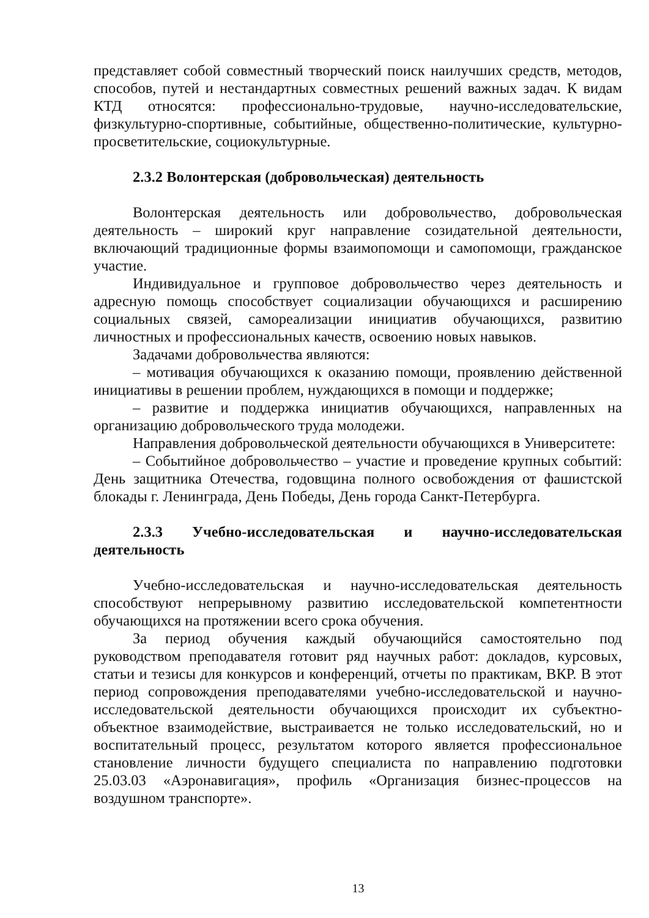представляет собой совместный творческий поиск наилучших средств, методов, способов, путей и нестандартных совместных решений важных задач. К видам КТД относятся: профессионально-трудовые, научно-исследовательские, физкультурно-спортивные, событийные, общественно-политические, культурно-просветительские, социокультурные.
2.3.2 Волонтерская (добровольческая) деятельность
Волонтерская деятельность или добровольчество, добровольческая деятельность – широкий круг направление созидательной деятельности, включающий традиционные формы взаимопомощи и самопомощи, гражданское участие.
Индивидуальное и групповое добровольчество через деятельность и адресную помощь способствует социализации обучающихся и расширению социальных связей, самореализации инициатив обучающихся, развитию личностных и профессиональных качеств, освоению новых навыков.
Задачами добровольчества являются:
– мотивация обучающихся к оказанию помощи, проявлению действенной инициативы в решении проблем, нуждающихся в помощи и поддержке;
– развитие и поддержка инициатив обучающихся, направленных на организацию добровольческого труда молодежи.
Направления добровольческой деятельности обучающихся в Университете:
– Событийное добровольчество – участие и проведение крупных событий: День защитника Отечества, годовщина полного освобождения от фашистской блокады г. Ленинграда, День Победы, День города Санкт-Петербурга.
2.3.3 Учебно-исследовательская и научно-исследовательская деятельность
Учебно-исследовательская и научно-исследовательская деятельность способствуют непрерывному развитию исследовательской компетентности обучающихся на протяжении всего срока обучения.
За период обучения каждый обучающийся самостоятельно под руководством преподавателя готовит ряд научных работ: докладов, курсовых, статьи и тезисы для конкурсов и конференций, отчеты по практикам, ВКР. В этот период сопровождения преподавателями учебно-исследовательской и научно-исследовательской деятельности обучающихся происходит их субъектно-объектное взаимодействие, выстраивается не только исследовательский, но и воспитательный процесс, результатом которого является профессиональное становление личности будущего специалиста по направлению подготовки 25.03.03 «Аэронавигация», профиль «Организация бизнес-процессов на воздушном транспорте».
13